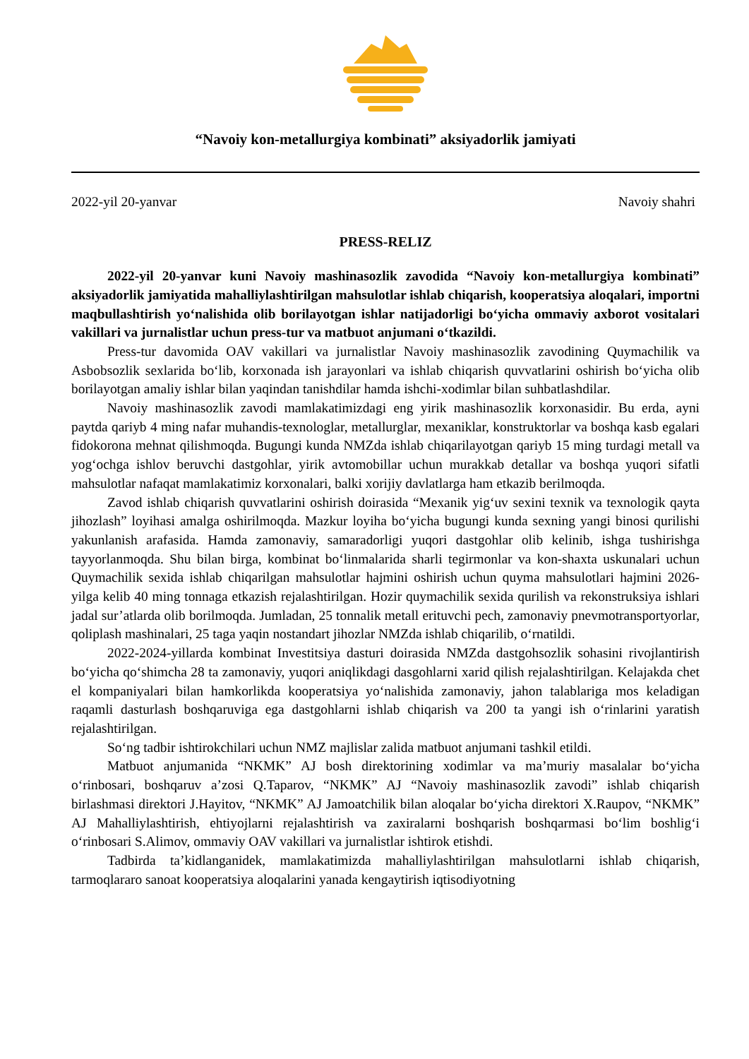“Navoiy kon-metallurgiya kombinati” aksiyadorlik jamiyati
2022-yil 20-yanvar Navoiy shahri
PRESS-RELIZ
2022-yil 20-yanvar kuni Navoiy mashinasozlik zavodida “Navoiy kon-metallurgiya kombinati” aksiyadorlik jamiyatida mahalliylashtirilgan mahsulotlar ishlab chiqarish, kooperatsiya aloqalari, importni maqbullashtirish yo‘nalishida olib borilayotgan ishlar natijadorligi bo‘yicha ommaviy axborot vositalari vakillari va jurnalistlar uchun press-tur va matbuot anjumani o‘tkazildi.
Press-tur davomida OAV vakillari va jurnalistlar Navoiy mashinasozlik zavodining Quymachilik va Asbobsozlik sexlarida bo‘lib, korxonada ish jarayonlari va ishlab chiqarish quvvatlarini oshirish bo‘yicha olib borilayotgan amaliy ishlar bilan yaqindan tanishdilar hamda ishchi-xodimlar bilan suhbatlashdilar.
Navoiy mashinasozlik zavodi mamlakatimizdagi eng yirik mashinasozlik korxonasidir. Bu erda, ayni paytda qariyb 4 ming nafar muhandis-texnologlar, metallurglar, mexaniklar, konstruktorlar va boshqa kasb egalari fidokorona mehnat qilishmoqda. Bugungi kunda NMZda ishlab chiqarilayotgan qariyb 15 ming turdagi metall va yog‘ochga ishlov beruvchi dastgohlar, yirik avtomobillar uchun murakkab detallar va boshqa yuqori sifatli mahsulotlar nafaqat mamlakatimiz korxonalari, balki xorijiy davlatlarga ham etkazib berilmoqda.
Zavod ishlab chiqarish quvvatlarini oshirish doirasida “Mexanik yig‘uv sexini texnik va texnologik qayta jihozlash” loyihasi amalga oshirilmoqda. Mazkur loyiha bo‘yicha bugungi kunda sexning yangi binosi qurilishi yakunlanish arafasida. Hamda zamonaviy, samaradorligi yuqori dastgohlar olib kelinib, ishga tushirishga tayyorlanmoqda. Shu bilan birga, kombinat bo‘linmalarida sharli tegirmonlar va kon-shaxta uskunalari uchun Quymachilik sexida ishlab chiqarilgan mahsulotlar hajmini oshirish uchun quyma mahsulotlari hajmini 2026-yilga kelib 40 ming tonnaga etkazish rejalashtirilgan. Hozir quymachilik sexida qurilish va rekonstruksiya ishlari jadal sur’atlarda olib borilmoqda. Jumladan, 25 tonnalik metall erituvchi pech, zamonaviy pnevmotransportyorlar, qoliplash mashinalari, 25 taga yaqin nostandart jihozlar NMZda ishlab chiqarilib, o‘rnatildi.
2022-2024-yillarda kombinat Investitsiya dasturi doirasida NMZda dastgohsozlik sohasini rivojlantirish bo‘yicha qo‘shimcha 28 ta zamonaviy, yuqori aniqlikdagi dasgohlarni xarid qilish rejalashtirilgan. Kelajakda chet el kompaniyalari bilan hamkorlikda kooperatsiya yo‘nalishida zamonaviy, jahon talablariga mos keladigan raqamli dasturlash boshqaruviga ega dastgohlarni ishlab chiqarish va 200 ta yangi ish o‘rinlarini yaratish rejalashtirilgan.
So‘ng tadbir ishtirokchilari uchun NMZ majlislar zalida matbuot anjumani tashkil etildi.
Matbuot anjumanida “NKMK” AJ bosh direktorining xodimlar va ma’muriy masalalar bo‘yicha o‘rinbosari, boshqaruv a’zosi Q.Taparov, “NKMK” AJ “Navoiy mashinasozlik zavodi” ishlab chiqarish birlashmasi direktori J.Hayitov, “NKMK” AJ Jamoatchilik bilan aloqalar bo‘yicha direktori X.Raupov, “NKMK” AJ Mahalliylashtirish, ehtiyojlarni rejalashtirish va zaxiralarni boshqarish boshqarmasi bo‘lim boshlig‘i o‘rinbosari S.Alimov, ommaviy OAV vakillari va jurnalistlar ishtirok etishdi.
Tadbirda ta’kidlanganidek, mamlakatimizda mahalliylashtirilgan mahsulotlarni ishlab chiqarish, tarmoqlararo sanoat kooperatsiya aloqalarini yanada kengaytirish iqtisodiyotning